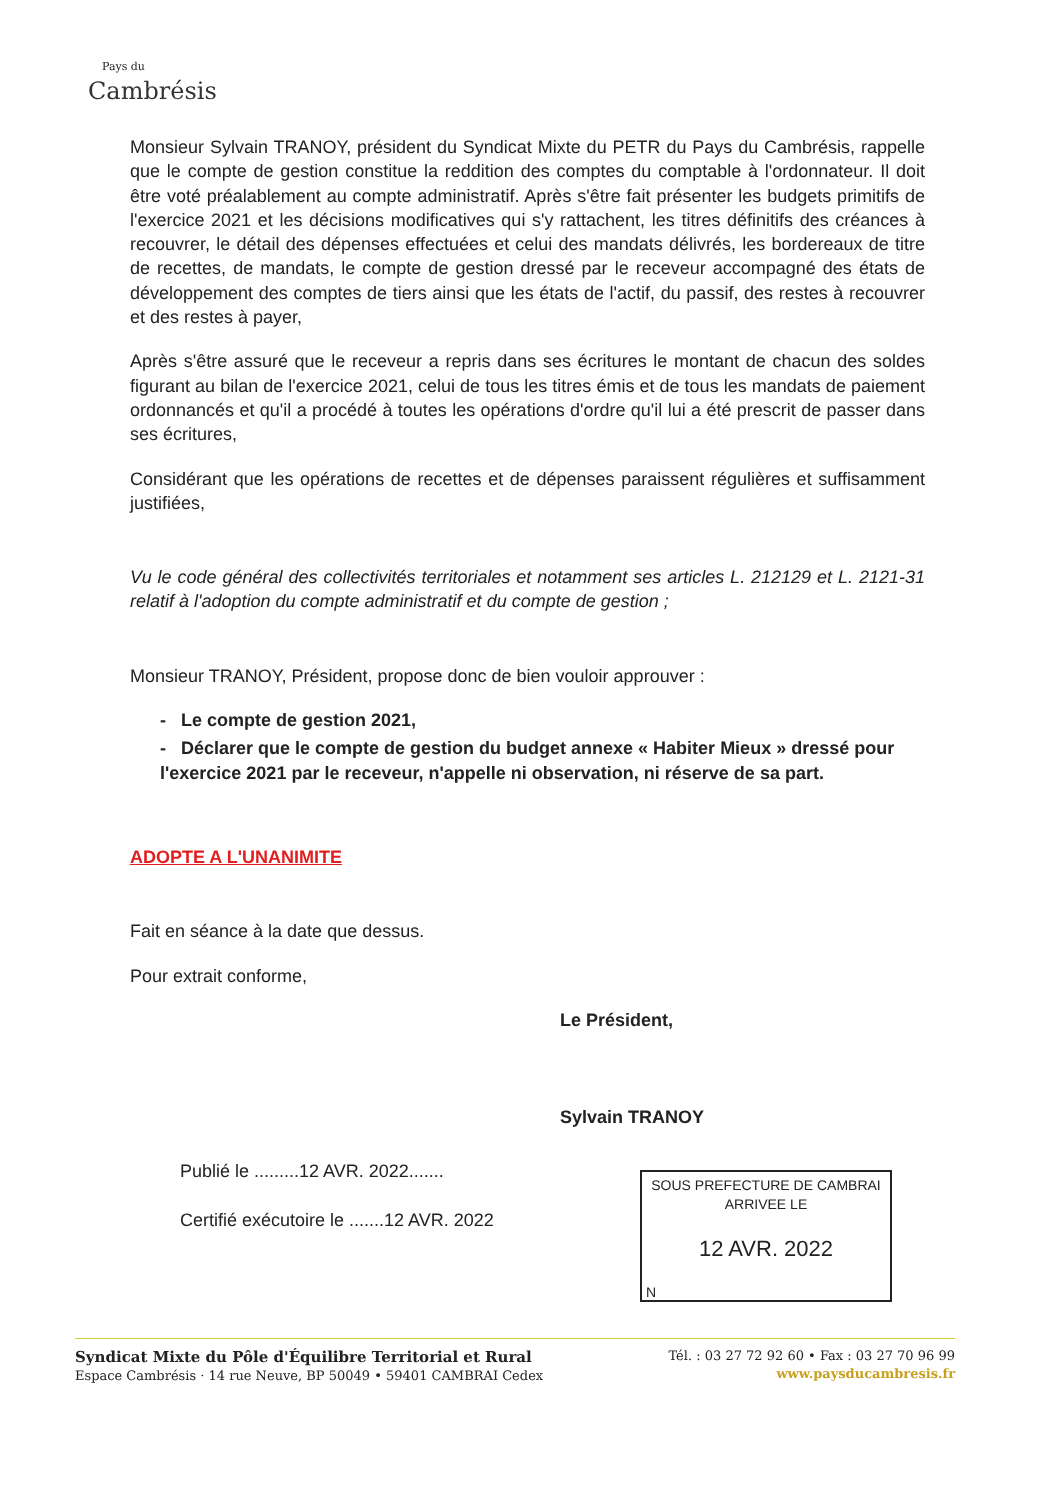Pays du
Cambrésis
Monsieur Sylvain TRANOY, président du Syndicat Mixte du PETR du Pays du Cambrésis, rappelle que le compte de gestion constitue la reddition des comptes du comptable à l'ordonnateur. Il doit être voté préalablement au compte administratif. Après s'être fait présenter les budgets primitifs de l'exercice 2021 et les décisions modificatives qui s'y rattachent, les titres définitifs des créances à recouvrer, le détail des dépenses effectuées et celui des mandats délivrés, les bordereaux de titre de recettes, de mandats, le compte de gestion dressé par le receveur accompagné des états de développement des comptes de tiers ainsi que les états de l'actif, du passif, des restes à recouvrer et des restes à payer,
Après s'être assuré que le receveur a repris dans ses écritures le montant de chacun des soldes figurant au bilan de l'exercice 2021, celui de tous les titres émis et de tous les mandats de paiement ordonnancés et qu'il a procédé à toutes les opérations d'ordre qu'il lui a été prescrit de passer dans ses écritures,
Considérant que les opérations de recettes et de dépenses paraissent régulières et suffisamment justifiées,
Vu le code général des collectivités territoriales et notamment ses articles L. 212129 et L. 2121-31 relatif à l'adoption du compte administratif et du compte de gestion ;
Monsieur TRANOY, Président, propose donc de bien vouloir approuver :
- Le compte de gestion 2021,
- Déclarer que le compte de gestion du budget annexe « Habiter Mieux » dressé pour l'exercice 2021 par le receveur, n'appelle ni observation, ni réserve de sa part.
ADOPTE A L'UNANIMITE
Fait en séance à la date que dessus.
Pour extrait conforme,
Le Président,
Sylvain TRANOY
Publié le .........12 AVR. 2022.......
Certifié exécutoire le .......12 AVR. 2022
SOUS PREFECTURE DE CAMBRAI
ARRIVEE LE
12 AVR. 2022
N
Syndicat Mixte du Pôle d'Équilibre Territorial et Rural
Espace Cambrésis · 14 rue Neuve, BP 50049 • 59401 CAMBRAI Cedex
Tél. : 03 27 72 92 60 • Fax : 03 27 70 96 99
www.paysducambresis.fr